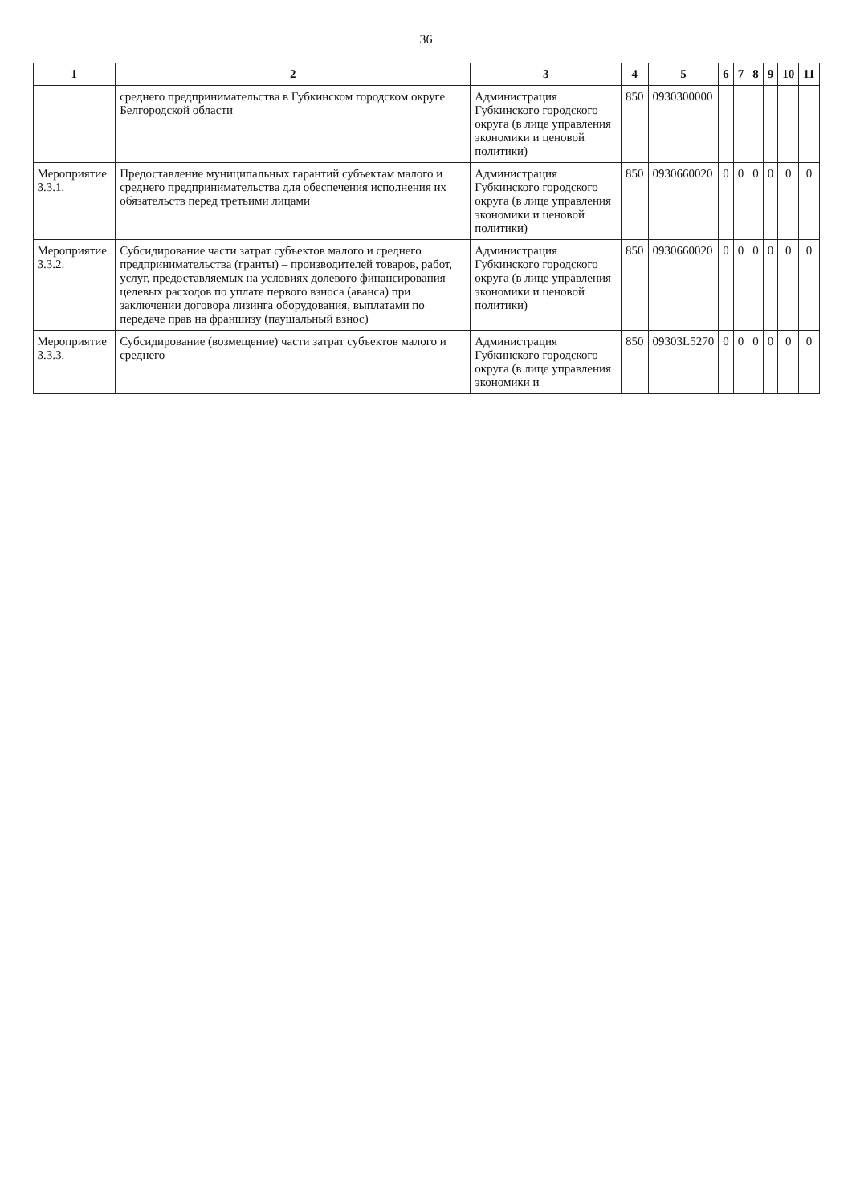36
| 1 | 2 | 3 | 4 | 5 | 6 | 7 | 8 | 9 | 10 | 11 |
| --- | --- | --- | --- | --- | --- | --- | --- | --- | --- | --- |
| | среднего предпринимательства в Губкинском городском округе Белгородской области | Администрация Губкинского городского округа (в лице управления экономики и ценовой политики) | 850 | 0930300000 | | | | | | |
| Мероприятие 3.3.1. | Предоставление муниципальных гарантий субъектам малого и среднего предпринимательства для обеспечения исполнения их обязательств перед третьими лицами | Администрация Губкинского городского округа (в лице управления экономики и ценовой политики) | 850 | 0930660020 | 0 | 0 | 0 | 0 | 0 | 0 |
| Мероприятие 3.3.2. | Субсидирование части затрат субъектов малого и среднего предпринимательства (гранты) – производителей товаров, работ, услуг, предоставляемых на условиях долевого финансирования целевых расходов по уплате первого взноса (аванса) при заключении договора лизинга оборудования, выплатами по передаче прав на франшизу (паушальный взнос) | Администрация Губкинского городского округа (в лице управления экономики и ценовой политики) | 850 | 0930660020 | 0 | 0 | 0 | 0 | 0 | 0 |
| Мероприятие 3.3.3. | Субсидирование (возмещение) части затрат субъектов малого и среднего | Администрация Губкинского городского округа (в лице управления экономики и | 850 | 09303L5270 | 0 | 0 | 0 | 0 | 0 | 0 |